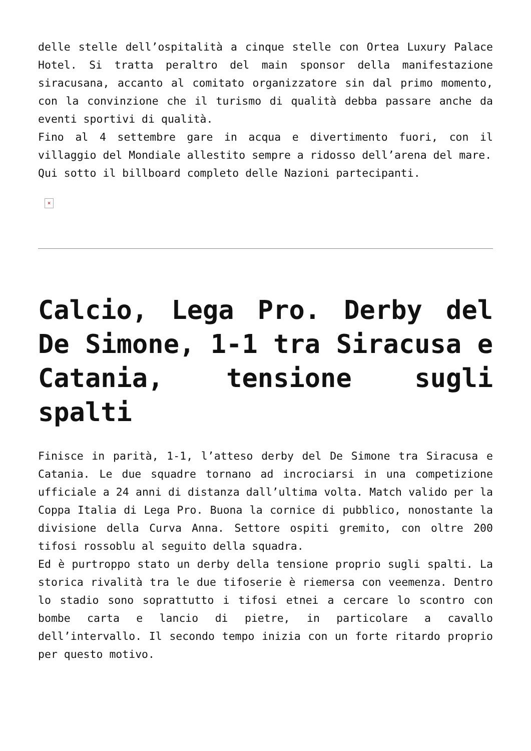delle stelle dell’ospitalità a cinque stelle con Ortea Luxury Palace Hotel. Si tratta peraltro del main sponsor della manifestazione siracusana, accanto al comitato organizzatore sin dal primo momento, con la convinzione che il turismo di qualità debba passare anche da eventi sportivi di qualità.
Fino al 4 settembre gare in acqua e divertimento fuori, con il villaggio del Mondiale allestito sempre a ridosso dell’arena del mare.
Qui sotto il billboard completo delle Nazioni partecipanti.
×
Calcio, Lega Pro. Derby del De Simone, 1-1 tra Siracusa e Catania, tensione sugli spalti
Finisce in parità, 1-1, l’atteso derby del De Simone tra Siracusa e Catania. Le due squadre tornano ad incrociarsi in una competizione ufficiale a 24 anni di distanza dall’ultima volta. Match valido per la Coppa Italia di Lega Pro. Buona la cornice di pubblico, nonostante la divisione della Curva Anna. Settore ospiti gremito, con oltre 200 tifosi rossoblu al seguito della squadra.
Ed è purtroppo stato un derby della tensione proprio sugli spalti. La storica rivalità tra le due tifoserie è riemersa con veemenza. Dentro lo stadio sono soprattutto i tifosi etnei a cercare lo scontro con bombe carta e lancio di pietre, in particolare a cavallo dell’intervallo. Il secondo tempo inizia con un forte ritardo proprio per questo motivo.